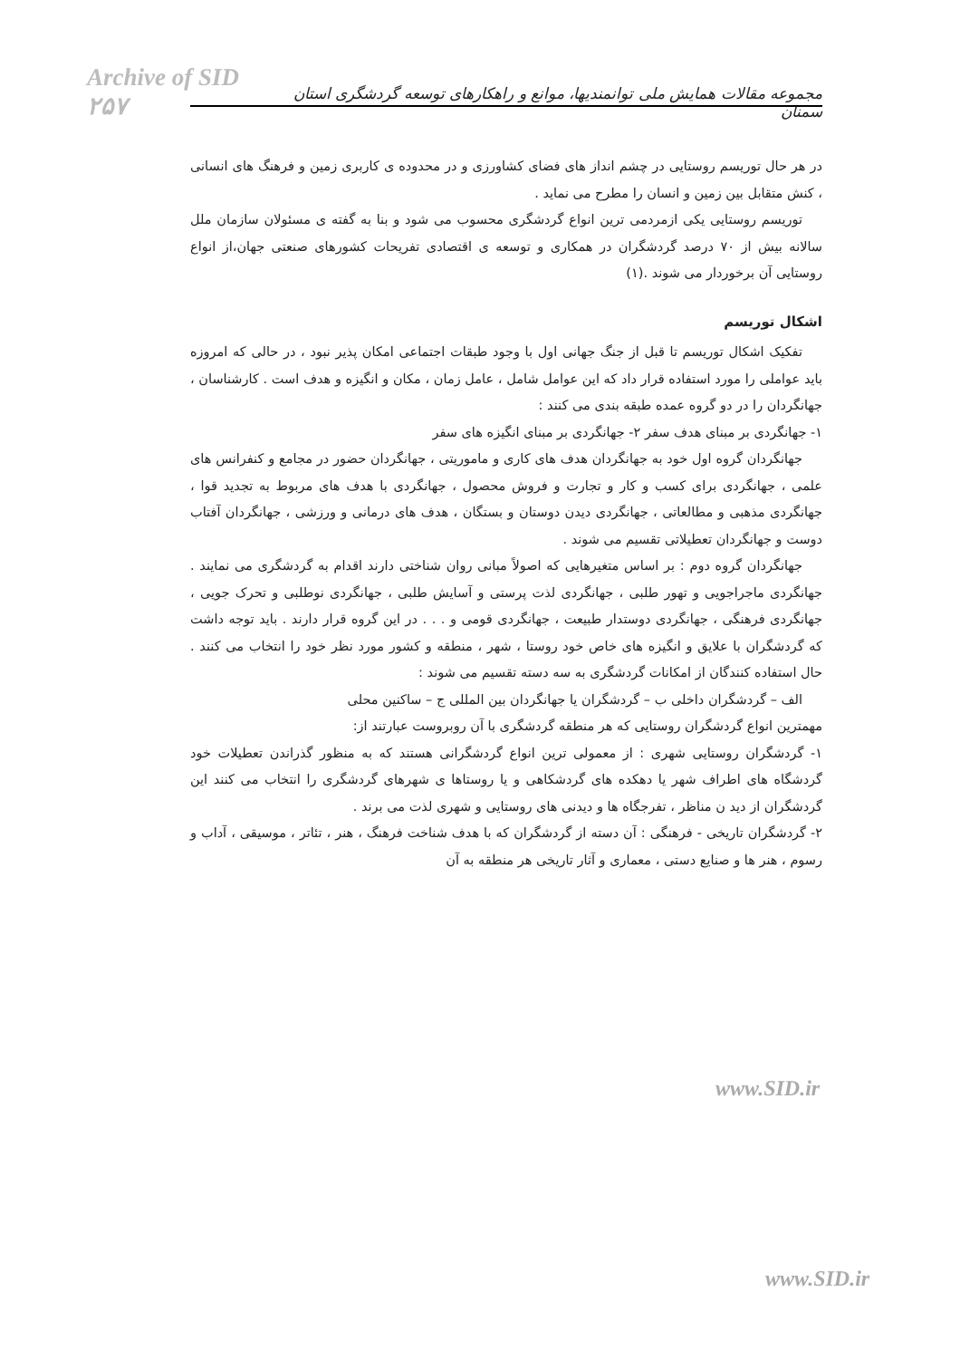Archive of SID ۲۵۷
مجموعه مقالات همایش ملی توانمندیها، موانع و راهکارهای توسعه گردشگری استان سمنان
در هر حال توریسم روستایی در چشم انداز های فضای کشاورزی و در محدوده ی کاربری زمین و فرهنگ های انسانی ، کنش متقابل بین زمین و انسان را مطرح می نماید .
توریسم روستایی یکی ازمردمی ترین انواع گردشگری محسوب می شود و بنا به گفته ی مسئولان سازمان ملل سالانه بیش از ۷۰ درصد گردشگران در همکاری و توسعه ی اقتصادی تفریحات کشورهای صنعتی جهان،از انواع روستایی آن برخوردار می شوند .(۱)
اشکال توریسم
تفکیک اشکال توریسم تا قبل از جنگ جهانی اول با وجود طبقات اجتماعی امکان پذیر نبود ، در حالی که امروزه باید عواملی را مورد استفاده قرار داد که این عوامل شامل ، عامل زمان ، مکان و انگیزه و هدف است . کارشناسان ، جهانگردان را در دو گروه عمده طبقه بندی می کنند :
۱- جهانگردی بر مبنای هدف سفر ۲- جهانگردی بر مبنای انگیزه های سفر
جهانگردان گروه اول خود به جهانگردان هدف های کاری و ماموریتی ، جهانگردان حضور در مجامع و کنفرانس های علمی ، جهانگردی برای کسب و کار و تجارت و فروش محصول ، جهانگردی با هدف های مربوط به تجدید قوا ، جهانگردی مذهبی و مطالعاتی ، جهانگردی دیدن دوستان و بستگان ، هدف های درمانی و ورزشی ، جهانگردان آفتاب دوست و جهانگردان تعطیلاتی تقسیم می شوند .
جهانگردان گروه دوم : بر اساس متغیرهایی که اصولاً مبانی روان شناختی دارند اقدام به گردشگری می نمایند . جهانگردی ماجراجویی و تهور طلبی ، جهانگردی لذت پرستی و آسایش طلبی ، جهانگردی نوطلبی و تحرک جویی ، جهانگردی فرهنگی ، جهانگردی دوستدار طبیعت ، جهانگردی قومی و . . . در این گروه قرار دارند . باید توجه داشت که گردشگران با علایق و انگیزه های خاص خود روستا ، شهر ، منطقه و کشور مورد نظر خود را انتخاب می کنند . حال استفاده کنندگان از امکانات گردشگری به سه دسته تقسیم می شوند :
الف – گردشگران داخلی ب – گردشگران یا جهانگردان بین المللی ج – ساکنین محلی
مهمترین انواع گردشگران روستایی که هر منطقه گردشگری با آن روبروست عبارتند از:
۱- گردشگران روستایی شهری : از معمولی ترین انواع گردشگرانی هستند که به منظور گذراندن تعطیلات خود گردشگاه های اطراف شهر یا دهکده های گردشکاهی و یا روستاها ی شهرهای گردشگری را انتخاب می کنند این گردشگران از دید ن مناظر ، تفرجگاه ها و دیدنی های روستایی و شهری لذت می برند .
۲- گردشگران تاریخی - فرهنگی : آن دسته از گردشگران که با هدف شناخت فرهنگ ، هنر ، تئاتر ، موسیقی ، آداب و رسوم ، هنر ها و صنایع دستی ، معماری و آثار تاریخی هر منطقه به آن
www.SID.ir
www.SID.ir